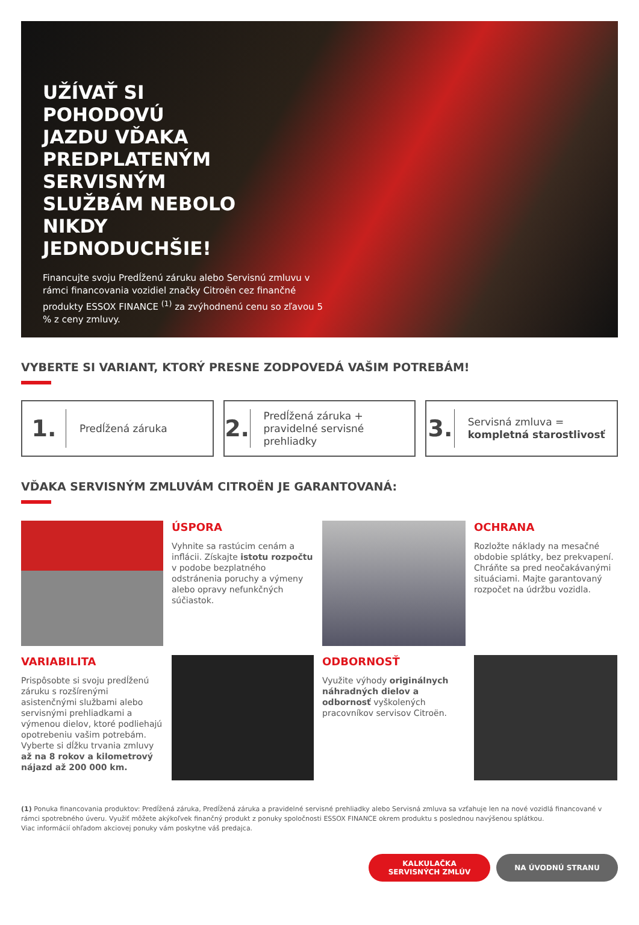UŽÍVAŤ SI POHODOVÚ JAZDU VĎAKA PREDPLATENÝM SERVISNÝM SLUŽBÁM NEBOLO NIKDY JEDNODUCHŠIE!
Financujte svoju Predĺženú záruku alebo Servisnú zmluvu v rámci financovania vozidiel značky Citroën cez finančné produkty ESSOX FINANCE <sup>(1)</sup> za zvýhodnenú cenu so zľavou 5 % z ceny zmluvy.
VYBERTE SI VARIANT, KTORÝ PRESNE ZODPOVEDÁ VAŠIM POTREBÁM!
1.
Predĺžená záruka
2.
Predĺžená záruka + pravidelné servisné prehliadky
3.
Servisná zmluva = kompletná starostlivosť
VĎAKA SERVISNÝM ZMLUVÁM CITROËN JE GARANTOVANÁ:
ÚSPORA
Vyhnite sa rastúcim cenám a inflácii. Získajte istotu rozpočtu v podobe bezplatného odstránenia poruchy a výmeny alebo opravy nefunkčných súčiastok.
OCHRANA
Rozložte náklady na mesačné obdobie splátky, bez prekvapení. Chráňte sa pred neočakávanými situáciami. Majte garantovaný rozpočet na údržbu vozidla.
VARIABILITA
Prispôsobte si svoju predĺženú záruku s rozšírenými asistenčnými službami alebo servisnými prehliadkami a výmenou dielov, ktoré podliehajú opotrebeniu vašim potrebám. Vyberte si dĺžku trvania zmluvy až na 8 rokov a kilometrový nájazd až 200 000 km.
ODBORNOSŤ
Využite výhody originálnych náhradných dielov a odbornosť vyškolených pracovníkov servisov Citroën.
(1) Ponuka financovania produktov: Predĺžená záruka, Predĺžená záruka a pravidelné servisné prehliadky alebo Servisná zmluva sa vzťahuje len na nové vozidlá financované v rámci spotrebného úveru. Využiť môžete akýkoľvek finančný produkt z ponuky spoločnosti ESSOX FINANCE okrem produktu s poslednou navýšenou splátkou.
Viac informácií ohľadom akciovej ponuky vám poskytne váš predajca.
KALKULAČKA
SERVISNÝCH ZMLÚV
NA ÚVODNÚ STRANU